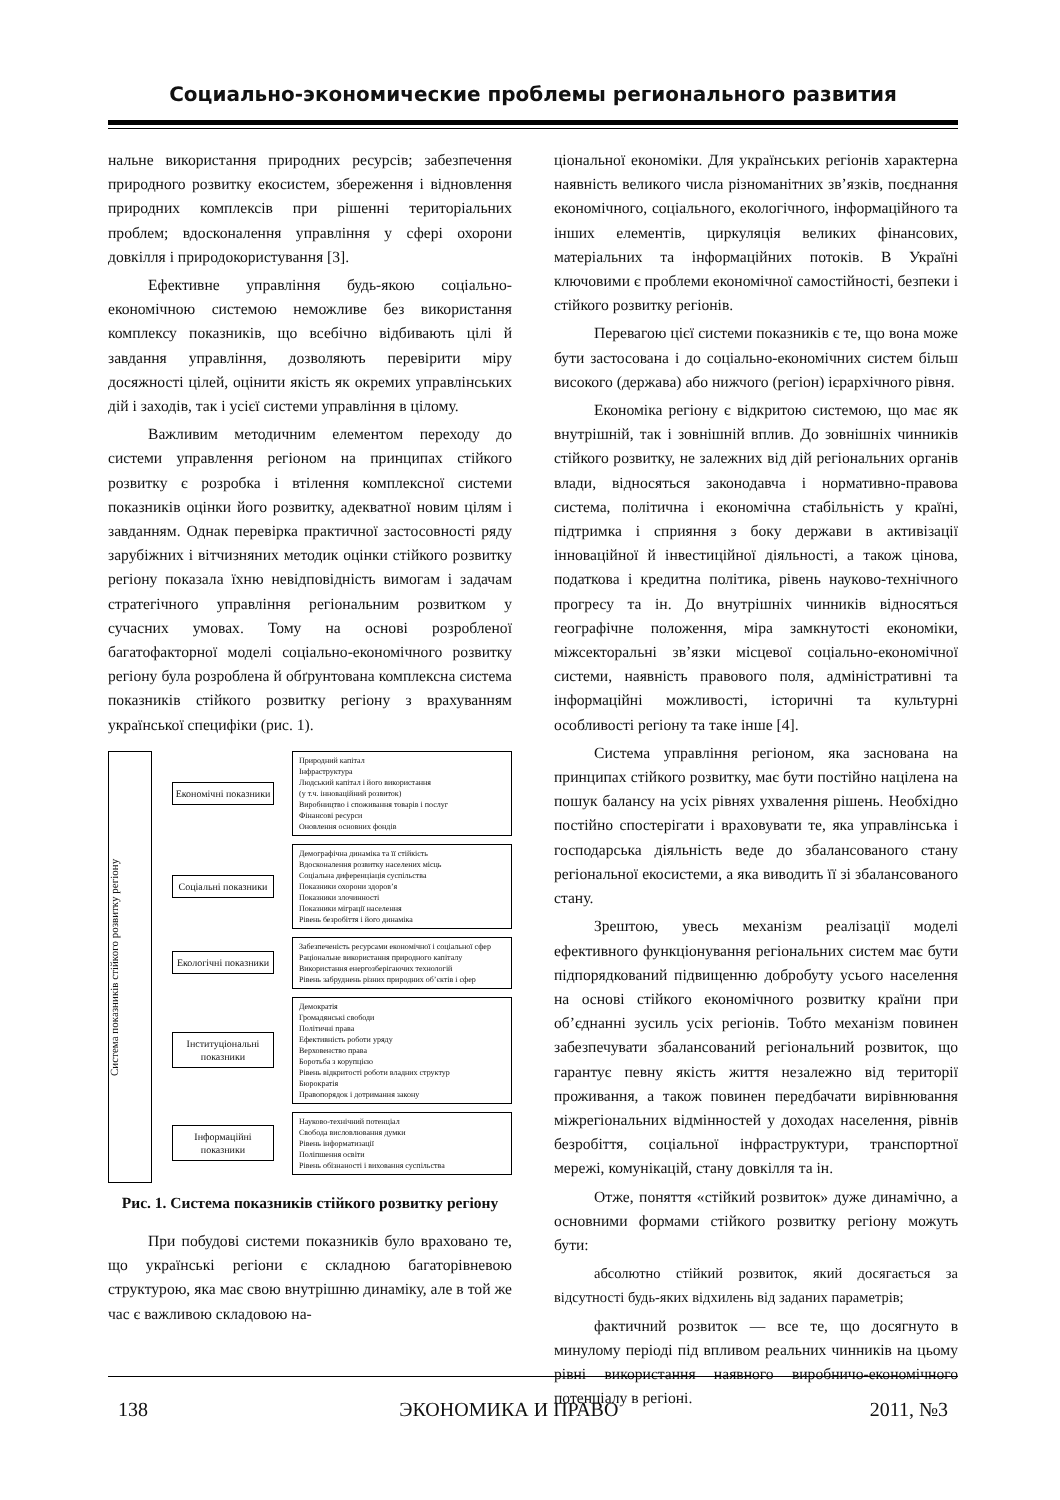Социально-экономические проблемы регионального развития
нальне використання природних ресурсів; забезпечення природного розвитку екосистем, збереження і відновлення природних комплексів при рішенні територіальних проблем; вдосконалення управління у сфері охорони довкілля і природокористування [3].
Ефективне управління будь-якою соціально-економічною системою неможливе без використання комплексу показників, що всебічно відбивають цілі й завдання управління, дозволяють перевірити міру досяжності цілей, оцінити якість як окремих управлінських дій і заходів, так і усієї системи управління в цілому.
Важливим методичним елементом переходу до системи управлення регіоном на принципах стійкого розвитку є розробка і втілення комплексної системи показників оцінки його розвитку, адекватної новим цілям і завданням. Однак перевірка практичної застосовності ряду зарубіжних і вітчизняних методик оцінки стійкого розвитку регіону показала їхню невідповідність вимогам і задачам стратегічного управління регіональним розвитком у сучасних умовах. Тому на основі розробленої багатофакторної моделі соціально-економічного розвитку регіону була розроблена й обґрунтована комплексна система показників стійкого розвитку регіону з врахуванням української специфіки (рис. 1).
Система показників стійкого розвитку регіону
Економічні показники
Природний капітал
Інфраструктура
Людський капітал і його використання
(у т.ч. інноваційний розвиток)
Виробництво і споживання товарів і послуг
Фінансові ресурси
Оновлення основних фондів
Соціальні показники
Демографічна динаміка та її стійкість
Вдосконалення розвитку населених місць
Соціальна диференціація суспільства
Показники охорони здоров’я
Показники злочинності
Показники міграції населення
Рівень безробіття і його динаміка
Екологічні показники
Забезпеченість ресурсами економічної і соціальної сфер
Раціональне використання природного капіталу
Використання енергозберігаючих технологій
Рівень забруднень різних природних об’єктів і сфер
Інституціональні показники
Демократія
Громадянські свободи
Політичні права
Ефективність роботи уряду
Верховенство права
Боротьба з корупцією
Рівень відкритості роботи владних структур
Бюрократія
Правопорядок і дотримання закону
Інформаційні показники
Науково-технічний потенціал
Свобода висловлювання думки
Рівень інформатизації
Поліпшення освіти
Рівень обізнаності і виховання суспільства
Рис. 1. Система показників стійкого розвитку регіону
При побудові системи показників було враховано те, що українські регіони є складною багаторівневою структурою, яка має свою внутрішню динаміку, але в той же час є важливою складовою на-
ціональної економіки. Для українських регіонів характерна наявність великого числа різноманітних зв’язків, поєднання економічного, соціального, екологічного, інформаційного та інших елементів, циркуляція великих фінансових, матеріальних та інформаційних потоків. В Україні ключовими є проблеми економічної самостійності, безпеки і стійкого розвитку регіонів.
Перевагою цієї системи показників є те, що вона може бути застосована і до соціально-економічних систем більш високого (держава) або нижчого (регіон) ієрархічного рівня.
Економіка регіону є відкритою системою, що має як внутрішній, так і зовнішній вплив. До зовнішніх чинників стійкого розвитку, не залежних від дій регіональних органів влади, відносяться законодавча і нормативно-правова система, політична і економічна стабільність у країні, підтримка і сприяння з боку держави в активізації інноваційної й інвестиційної діяльності, а також цінова, податкова і кредитна політика, рівень науково-технічного прогресу та ін. До внутрішніх чинників відносяться географічне положення, міра замкнутості економіки, міжсекторальні зв’язки місцевої соціально-економічної системи, наявність правового поля, адміністративні та інформаційні можливості, історичні та культурні особливості регіону та таке інше [4].
Система управління регіоном, яка заснована на принципах стійкого розвитку, має бути постійно націлена на пошук балансу на усіх рівнях ухвалення рішень. Необхідно постійно спостерігати і враховувати те, яка управлінська і господарська діяльність веде до збалансованого стану регіональної екосистеми, а яка виводить її зі збалансованого стану.
Зрештою, увесь механізм реалізації моделі ефективного функціонування регіональних систем має бути підпорядкований підвищенню добробуту усього населення на основі стійкого економічного розвитку країни при об’єднанні зусиль усіх регіонів. Тобто механізм повинен забезпечувати збалансований регіональний розвиток, що гарантує певну якість життя незалежно від території проживання, а також повинен передбачати вирівнювання міжрегіональних відмінностей у доходах населення, рівнів безробіття, соціальної інфраструктури, транспортної мережі, комунікацій, стану довкілля та ін.
Отже, поняття «стійкий розвиток» дуже динамічно, а основними формами стійкого розвитку регіону можуть бути:
абсолютно стійкий розвиток, який досягається за відсутності будь-яких відхилень від заданих параметрів;
фактичний розвиток — все те, що досягнуто в минулому періоді під впливом реальних чинників на цьому рівні використання наявного виробничо-економічного потенціалу в регіоні.
138 ЭКОНОМИКА И ПРАВО 2011, №3